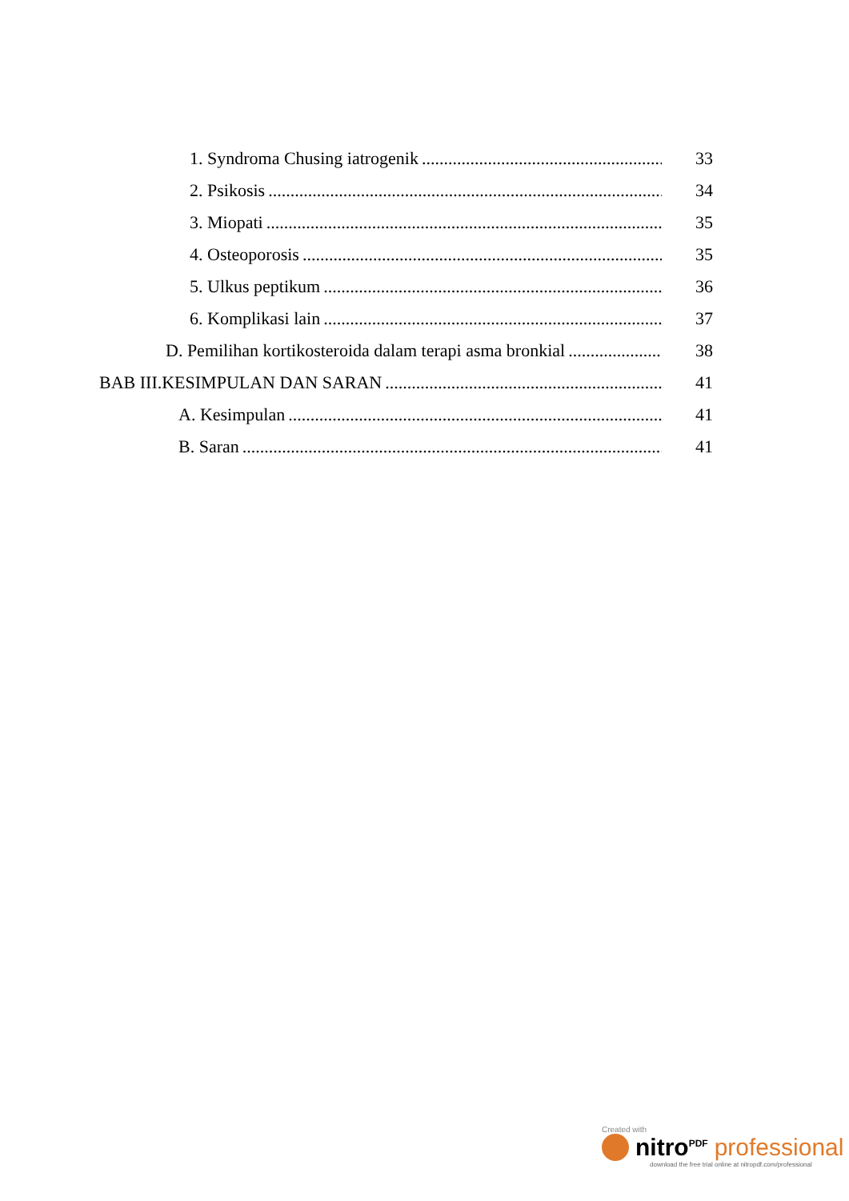1. Syndroma Chusing iatrogenik 33
2. Psikosis 34
3. Miopati 35
4. Osteoporosis 35
5. Ulkus peptikum 36
6. Komplikasi lain 37
D. Pemilihan kortikosteroida dalam terapi asma bronkial 38
BAB III.KESIMPULAN DAN SARAN 41
A. Kesimpulan 41
B. Saran 41
Created with
nitro<sup>PDF</sup> professional
download the free trial online at nitropdf.com/professional